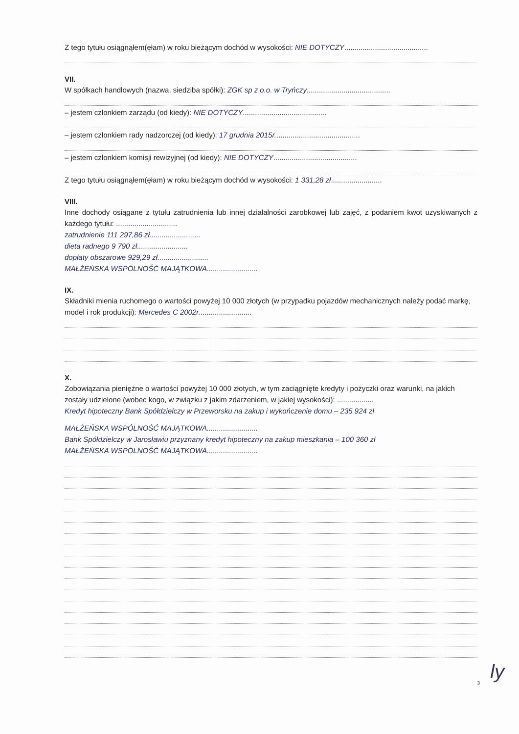Z tego tytułu osiągnąłem(ęłam) w roku bieżącym dochód w wysokości: NIE DOTYCZY.........................................
VII.
W spółkach handlowych (nazwa, siedziba spółki): ZGK sp z o.o. w Tryńczy.........................................
– jestem członkiem zarządu (od kiedy): NIE DOTYCZY.........................................
– jestem członkiem rady nadzorczej (od kiedy): 17 grudnia 2015r..........................................
– jestem członkiem komisji rewizyjnej (od kiedy): NIE DOTYCZY.........................................
Z tego tytułu osiągnąłem(ęłam) w roku bieżącym dochód w wysokości: 1 331,28 zł.........................
VIII.
Inne dochody osiągane z tytułu zatrudnienia lub innej działalności zarobkowej lub zajęć, z podaniem kwot uzyskiwanych z każdego tytułu: ..............................
zatrudnienie 111 297,86 zł.........................
dieta radnego 9 790 zł.........................
dopłaty obszarowe 929,29 zł.........................
MAŁŻEŃSKA WSPÓLNOŚĆ MAJĄTKOWA.........................
IX.
Składniki mienia ruchomego o wartości powyżej 10 000 złotych (w przypadku pojazdów mechanicznych należy podać markę, model i rok produkcji): Mercedes C 2002r..........................
X.
Zobowiązania pieniężne o wartości powyżej 10 000 złotych, w tym zaciągnięte kredyty i pożyczki oraz warunki, na jakich zostały udzielone (wobec kogo, w związku z jakim zdarzeniem, w jakiej wysokości): ..................
Kredyt hipoteczny Bank Spółdzielczy w Przeworsku na zakup i wykończenie domu – 235 924 zł
MAŁŻEŃSKA WSPÓLNOŚĆ MAJĄTKOWA.........................
Bank Spółdzielczy w Jarosławiu przyznany kredyt hipoteczny na zakup mieszkania – 100 360 zł
MAŁŻEŃSKA WSPÓLNOŚĆ MAJĄTKOWA.........................
3 ly